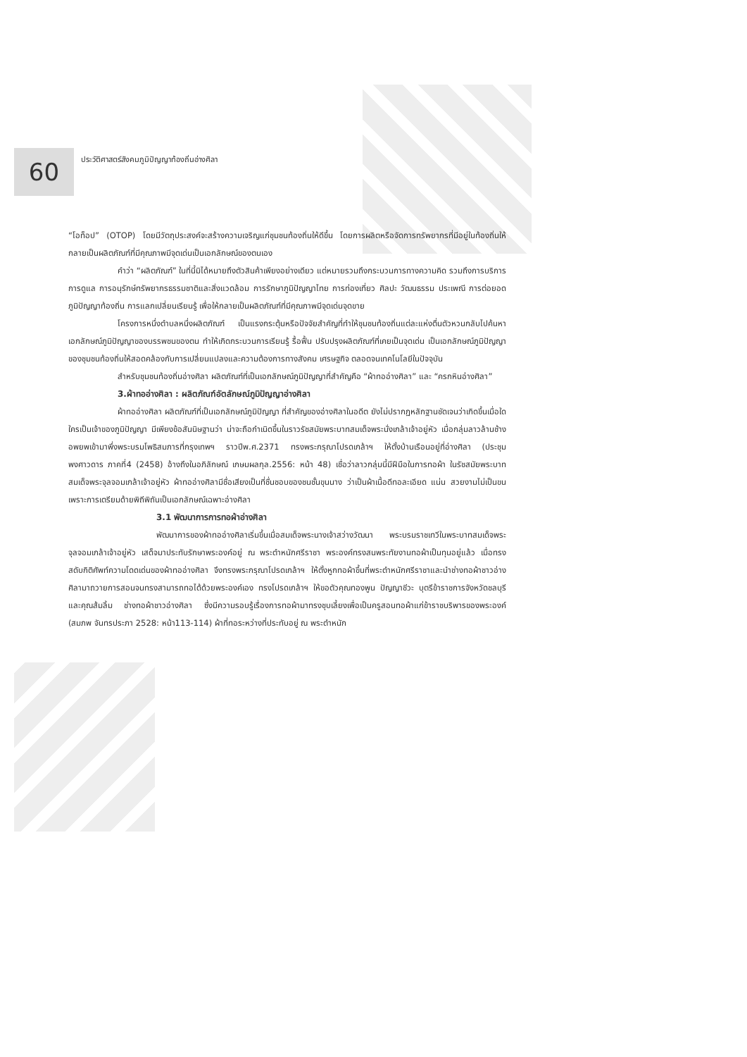60
ประวัติศาสตร์สังคมภูมิปัญญาท้องถิ่นอ่างศิลา
“โอท็อป” (OTOP) โดยมีวัตถุประสงค์จะสร้างความเจริญแก่ชุมชนท้องถิ่นให้ดีขึ้น โดยการผลิตหรือจัดการทรัพยากรที่มีอยู่ในท้องถิ่นให้กลายเป็นผลิตภัณฑ์ที่มีคุณภาพมีจุดเด่นเป็นเอกลักษณ์ของตนเอง
คำว่า “ผลิตภัณฑ์” ในที่นี้มิได้หมายถึงตัวสินค้าเพียงอย่างเดียว แต่หมายรวมถึงกระบวนการทางความคิด รวมถึงการบริการ การดูแล การอนุรักษ์ทรัพยากรธรรมชาติและสิ่งแวดล้อม การรักษาภูมิปัญญาไทย การท่องเที่ยว ศิลปะ วัฒนธรรม ประเพณี การต่อยอดภูมิปัญญาท้องถิ่น การแลกเปลี่ยนเรียนรู้ เพื่อให้กลายเป็นผลิตภัณฑ์ที่มีคุณภาพมีจุดเด่นจุดขาย
โครงการหนึ่งตำบลหนึ่งผลิตภัณฑ์ เป็นแรงกระตุ้นหรือปัจจัยสำคัญที่ทำให้ชุมชนท้องถิ่นแต่ละแห่งตื่นตัวหวนกลับไปค้นหาเอกลักษณ์ภูมิปัญญาของบรรพชนของตน ทำให้เกิดกระบวนการเรียนรู้ รื้อฟื้น ปรับปรุงผลิตภัณฑ์ที่เคยเป็นจุดเด่น เป็นเอกลักษณ์ภูมิปัญญาของชุมชนท้องถิ่นให้สอดคล้องกับการเปลี่ยนแปลงและความต้องการทางสังคม เศรษฐกิจ ตลอดจนเทคโนโลยีในปัจจุบัน
สำหรับชุมชนท้องถิ่นอ่างศิลา ผลิตภัณฑ์ที่เป็นเอกลักษณ์ภูมิปัญญาที่สำคัญคือ “ผ้าทออ่างศิลา” และ “ครกหินอ่างศิลา”
3.ผ้าทออ่างศิลา : ผลิตภัณฑ์อัตลักษณ์ภูมิปัญญาอ่างศิลา
ผ้าทออ่างศิลา ผลิตภัณฑ์ที่เป็นเอกลักษณ์ภูมิปัญญา ที่สำคัญของอ่างศิลาในอดีต ยังไม่ปรากฏหลักฐานชัดเจนว่าเกิดขึ้นเมื่อใด ใครเป็นเจ้าของภูมิปัญญา มีเพียงข้อสันนิษฐานว่า น่าจะถือกำเนิดขึ้นในราวรัชสมัยพระบาทสมเด็จพระนั่งเกล้าเจ้าอยู่หัว เมื่อกลุ่มลาวล้านช้างอพยพเข้ามาพึ่งพระบรมโพธิสมภารที่กรุงเทพฯ ราวปีพ.ศ.2371 ทรงพระกรุณาโปรดเกล้าฯ ให้ตั้งบ้านเรือนอยู่ที่อ่างศิลา (ประชุมพงศาวดาร ภาคที่4 (2458) อ้างถึงในอภิลักษณ์ เกษมผลกุล.2556: หน้า 48) เชื่อว่าลาวกลุ่มนี้มีฝีมือในการทอผ้า ในรัชสมัยพระบาทสมเด็จพระจุลจอมเกล้าเจ้าอยู่หัว ผ้าทออ่างศิลามีชื่อเสียงเป็นที่ชื่นชอบของชนชั้นขุนนาง ว่าเป็นผ้าเนื้อดีทอละเอียด แน่น สวยงามไม่เป็นขนเพราะการเตรียมด้ายพิถีพิถันเป็นเอกลักษณ์เฉพาะอ่างศิลา
3.1 พัฒนาการการทอผ้าอ่างศิลา
พัฒนาการของผ้าทออ่างศิลาเริ่มขึ้นเมื่อสมเด็จพระนางเจ้าสว่างวัฒนา พระบรมราชเทวีในพระบาทสมเด็จพระจุลจอมเกล้าเจ้าอยู่หัว เสด็จมาประทับรักษาพระองค์อยู่ ณ พระตำหนักศรีราชา พระองค์ทรงสนพระทัยงานทอผ้าเป็นทุนอยู่แล้ว เมื่อทรงสดับกิติศัพท์ความโดดเด่นของผ้าทออ่างศิลา จึงทรงพระกรุณาโปรดเกล้าฯ ให้ตั้งหูกทอผ้าขึ้นที่พระตำหนักศรีราชาและนำช่างทอผ้าชาวอ่างศิลามาถวายการสอนจนทรงสามารถทอได้ด้วยพระองค์เอง ทรงโปรดเกล้าฯ ให้ขอตัวคุณทองพูน ปัญญาชีวะ บุตรีข้าราชการจังหวัดชลบุรี และคุณส้มลิ้ม ช่างทอผ้าชาวอ่างศิลา ซึ่งมีความรอบรู้เรื่องการทอผ้ามาทรงชุบเลี้ยงเพื่อเป็นครูสอนทอผ้าแก่ข้าราชบริพารของพระองค์ (สมภพ จันทรประภา 2528: หน้า113-114) ผ้าที่ทอระหว่างที่ประทับอยู่ ณ พระตำหนัก